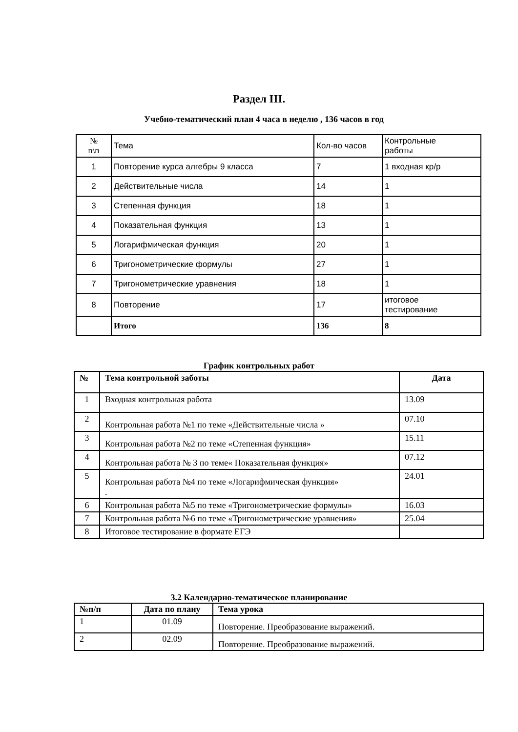Раздел III.
Учебно-тематический план 4 часа в неделю , 136 часов в год
| № п\п | Тема | Кол-во часов | Контрольные работы |
| 1 | Повторение курса алгебры 9 класса | 7 | 1 входная кр/р |
| 2 | Действительные числа | 14 | 1 |
| 3 | Степенная функция | 18 | 1 |
| 4 | Показательная функция | 13 | 1 |
| 5 | Логарифмическая функция | 20 | 1 |
| 6 | Тригонометрические формулы | 27 | 1 |
| 7 | Тригонометрические уравнения | 18 | 1 |
| 8 | Повторение | 17 | итоговое тестирование |
| | Итого | 136 | 8 |
График контрольных работ
| № | Тема контрольной заботы | Дата |
| --- | --- | --- |
| 1 | Входная контрольная работа | 13.09 |
| 2 | Контрольная работа №1 по теме «Действительные числа » | 07.10 |
| 3 | Контрольная работа №2 по теме «Степенная функция» | 15.11 |
| 4 | Контрольная работа № 3 по теме« Показательная функция» | 07.12 |
| 5 | Контрольная работа №4 по теме «Логарифмическая функция» . | 24.01 |
| 6 | Контрольная работа №5 по теме «Тригонометрические формулы» | 16.03 |
| 7 | Контрольная работа №6 по теме «Тригонометрические уравнения» | 25.04 |
| 8 | Итоговое тестирование в формате ЕГЭ | |
3.2 Календарно-тематическое планирование
| №п/п | Дата по плану | Тема урока |
| --- | --- | --- |
| 1 | 01.09 | Повторение. Преобразование выражений. |
| 2 | 02.09 | Повторение. Преобразование выражений. |